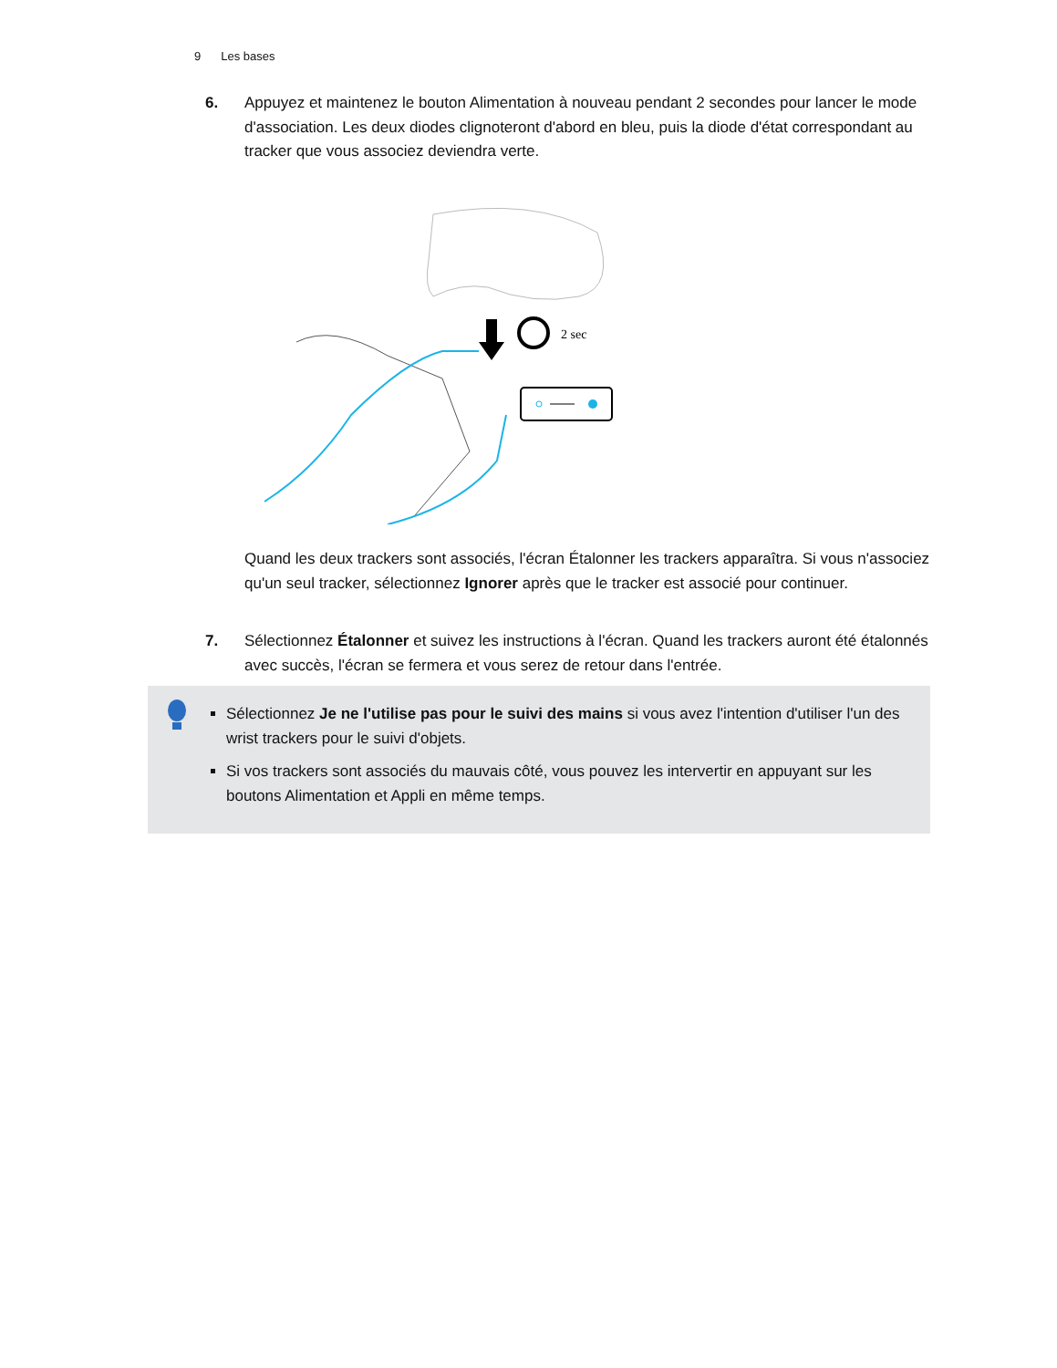9 Les bases
6. Appuyez et maintenez le bouton Alimentation à nouveau pendant 2 secondes pour lancer le mode d'association. Les deux diodes clignoteront d'abord en bleu, puis la diode d'état correspondant au tracker que vous associez deviendra verte.
2 sec
Quand les deux trackers sont associés, l'écran Étalonner les trackers apparaîtra. Si vous n'associez qu'un seul tracker, sélectionnez Ignorer après que le tracker est associé pour continuer.
7. Sélectionnez Étalonner et suivez les instructions à l'écran. Quand les trackers auront été étalonnés avec succès, l'écran se fermera et vous serez de retour dans l'entrée.
Sélectionnez Je ne l'utilise pas pour le suivi des mains si vous avez l'intention d'utiliser l'un des wrist trackers pour le suivi d'objets.
Si vos trackers sont associés du mauvais côté, vous pouvez les intervertir en appuyant sur les boutons Alimentation et Appli en même temps.